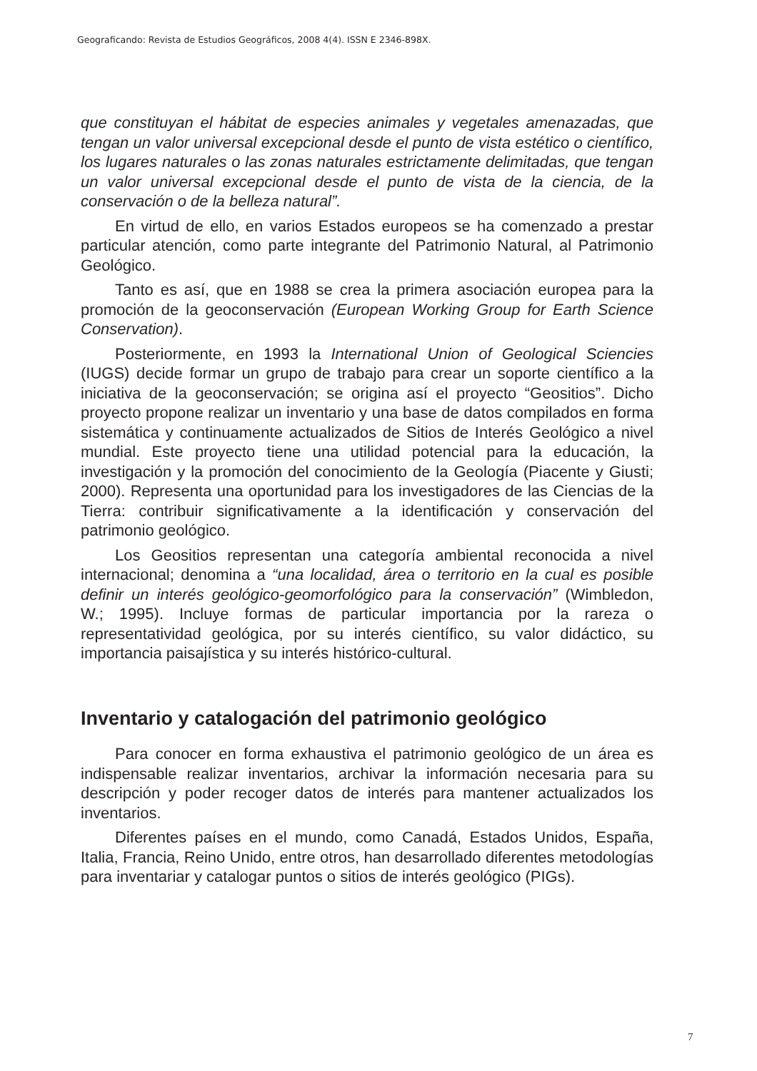Geograficando: Revista de Estudios Geográficos, 2008 4(4). ISSN E 2346-898X.
que constituyan el hábitat de especies animales y vegetales amenazadas, que tengan un valor universal excepcional desde el punto de vista estético o científico, los lugares naturales o las zonas naturales estrictamente delimitadas, que tengan un valor universal excepcional desde el punto de vista de la ciencia, de la conservación o de la belleza natural”.
En virtud de ello, en varios Estados europeos se ha comenzado a prestar particular atención, como parte integrante del Patrimonio Natural, al Patrimonio Geológico.
Tanto es así, que en 1988 se crea la primera asociación europea para la promoción de la geoconservación (European Working Group for Earth Science Conservation).
Posteriormente, en 1993 la International Union of Geological Sciencies (IUGS) decide formar un grupo de trabajo para crear un soporte científico a la iniciativa de la geoconservación; se origina así el proyecto “Geositios”. Dicho proyecto propone realizar un inventario y una base de datos compilados en forma sistemática y continuamente actualizados de Sitios de Interés Geológico a nivel mundial. Este proyecto tiene una utilidad potencial para la educación, la investigación y la promoción del conocimiento de la Geología (Piacente y Giusti; 2000). Representa una oportunidad para los investigadores de las Ciencias de la Tierra: contribuir significativamente a la identificación y conservación del patrimonio geológico.
Los Geositios representan una categoría ambiental reconocida a nivel internacional; denomina a “una localidad, área o territorio en la cual es posible definir un interés geológico-geomorfológico para la conservación” (Wimbledon, W.; 1995). Incluye formas de particular importancia por la rareza o representatividad geológica, por su interés científico, su valor didáctico, su importancia paisajística y su interés histórico-cultural.
Inventario y catalogación del patrimonio geológico
Para conocer en forma exhaustiva el patrimonio geológico de un área es indispensable realizar inventarios, archivar la información necesaria para su descripción y poder recoger datos de interés para mantener actualizados los inventarios.
Diferentes países en el mundo, como Canadá, Estados Unidos, España, Italia, Francia, Reino Unido, entre otros, han desarrollado diferentes metodologías para inventariar y catalogar puntos o sitios de interés geológico (PIGs).
7